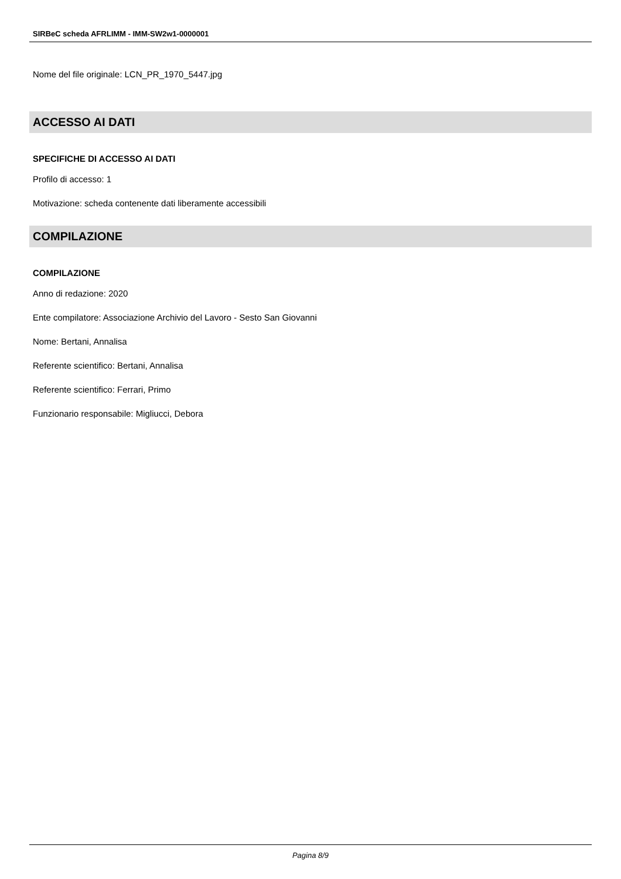SIRBeC scheda AFRLIMM - IMM-SW2w1-0000001
Nome del file originale: LCN_PR_1970_5447.jpg
ACCESSO AI DATI
SPECIFICHE DI ACCESSO AI DATI
Profilo di accesso: 1
Motivazione: scheda contenente dati liberamente accessibili
COMPILAZIONE
COMPILAZIONE
Anno di redazione: 2020
Ente compilatore: Associazione Archivio del Lavoro - Sesto San Giovanni
Nome: Bertani, Annalisa
Referente scientifico: Bertani, Annalisa
Referente scientifico: Ferrari, Primo
Funzionario responsabile: Migliucci, Debora
Pagina 8/9